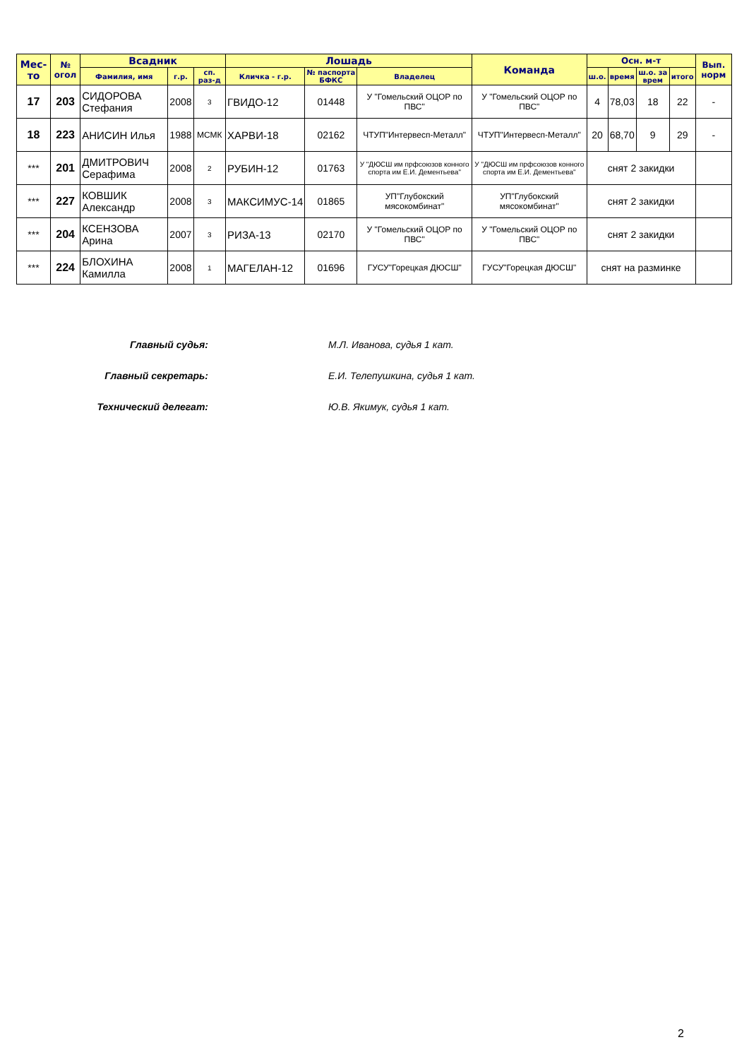| Мес-то | № огол | Всадник | | | Лошадь | | | Команда | Осн. м-т | | | | Вып. норм |
| --- | --- | --- | --- | --- | --- | --- | --- | --- | --- | --- | --- | --- | --- |
| | | Фамилия, имя | г.р. | сп. раз-д | Кличка - г.р. | № паспорта БФКС | Владелец | | ш.о. | время | ш.о. за врем | итого | |
| 17 | 203 | СИДОРОВА Стефания | 2008 | 3 | ГВИДО-12 | 01448 | У "Гомельский ОЦОР по ПВС" | У "Гомельский ОЦОР по ПВС" | 4 | 78,03 | 18 | 22 | - |
| 18 | 223 | АНИСИН Илья | 1988 | МСМК | ХАРВИ-18 | 02162 | ЧТУП"Интервесп-Металл" | ЧТУП"Интервесп-Металл" | 20 | 68,70 | 9 | 29 | - |
| *** | 201 | ДМИТРОВИЧ Серафима | 2008 | 2 | РУБИН-12 | 01763 | У "ДЮСШ им прфсоюзов конного спорта им Е.И. Дементьева" | У "ДЮСШ им прфсоюзов конного спорта им Е.И. Дементьева" | снят 2 закидки | | | | |
| *** | 227 | КОВШИК Александр | 2008 | 3 | МАКСИМУС-14 | 01865 | УП"Глубокский мясокомбинат" | УП"Глубокский мясокомбинат" | снят 2 закидки | | | | |
| *** | 204 | КСЕНЗОВА Арина | 2007 | 3 | РИЗА-13 | 02170 | У "Гомельский ОЦОР по ПВС" | У "Гомельский ОЦОР по ПВС" | снят 2 закидки | | | | |
| *** | 224 | БЛОХИНА Камилла | 2008 | 1 | МАГЕЛАН-12 | 01696 | ГУСУ"Горецкая ДЮСШ" | ГУСУ"Горецкая ДЮСШ" | снят на разминке | | | | |
Главный судья: М.Л. Иванова, судья 1 кат.
Главный секретарь: Е.И. Телепушкина, судья 1 кат.
Технический делегат: Ю.В. Якимук, судья 1 кат.
2